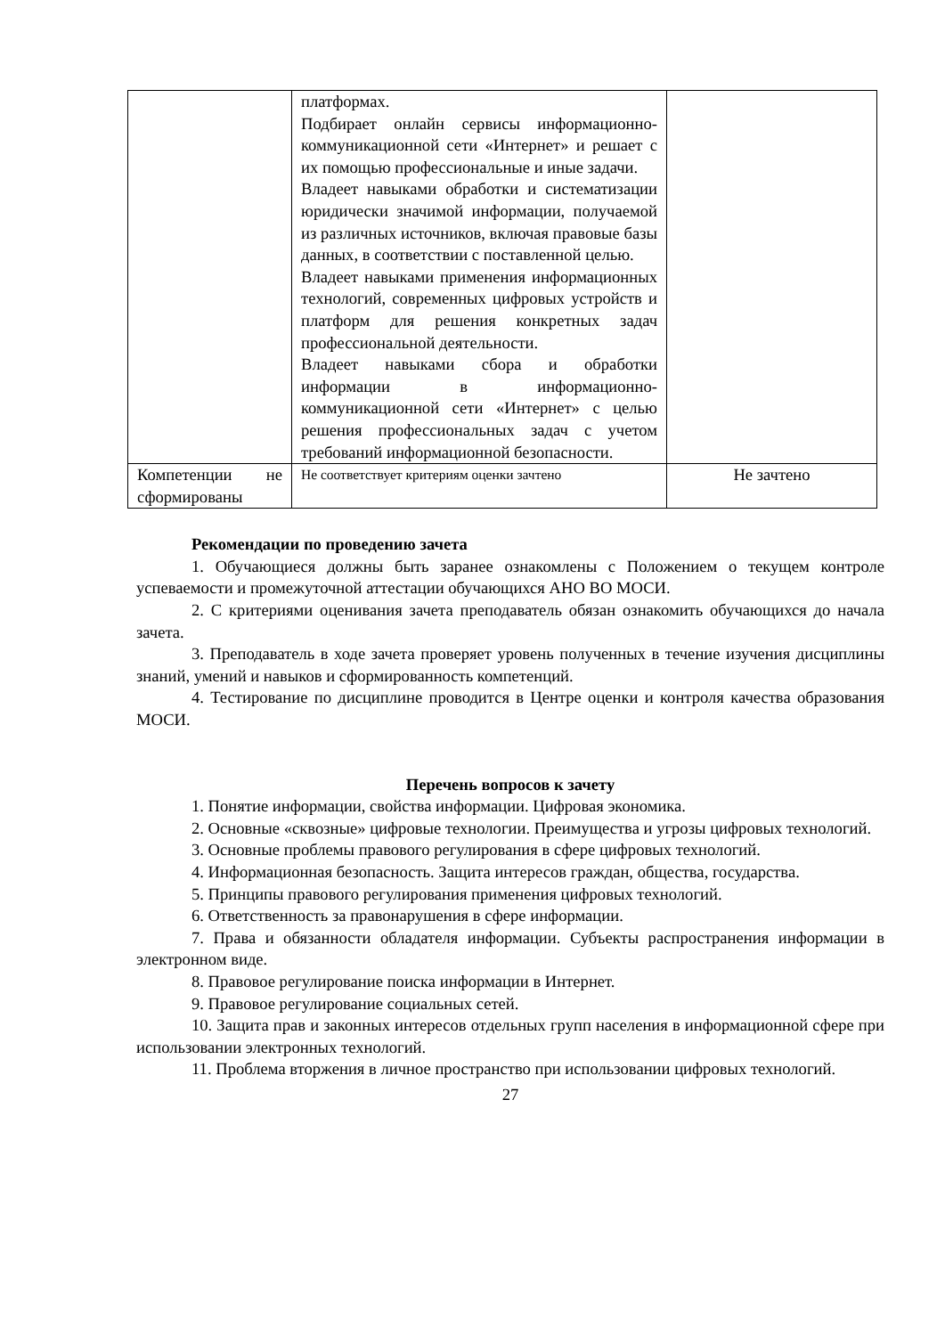| | платформах. Подбирает онлайн сервисы информационно-коммуникационной сети «Интернет» и решает с их помощью профессиональные и иные задачи. Владеет навыками обработки и систематизации юридически значимой информации, получаемой из различных источников, включая правовые базы данных, в соответствии с поставленной целью. Владеет навыками применения информационных технологий, современных цифровых устройств и платформ для решения конкретных задач профессиональной деятельности. Владеет навыками сбора и обработки информации в информационно-коммуникационной сети «Интернет» с целью решения профессиональных задач с учетом требований информационной безопасности. | |
| Компетенции не сформированы | Не соответствует критериям оценки зачтено | Не зачтено |
Рекомендации по проведению зачета
1. Обучающиеся должны быть заранее ознакомлены с Положением о текущем контроле успеваемости и промежуточной аттестации обучающихся АНО ВО МОСИ.
2. С критериями оценивания зачета преподаватель обязан ознакомить обучающихся до начала зачета.
3. Преподаватель в ходе зачета проверяет уровень полученных в течение изучения дисциплины знаний, умений и навыков и сформированность компетенций.
4. Тестирование по дисциплине проводится в Центре оценки и контроля качества образования МОСИ.
Перечень вопросов к зачету
1. Понятие информации, свойства информации. Цифровая экономика.
2. Основные «сквозные» цифровые технологии. Преимущества и угрозы цифровых технологий.
3. Основные проблемы правового регулирования в сфере цифровых технологий.
4. Информационная безопасность. Защита интересов граждан, общества, государства.
5. Принципы правового регулирования применения цифровых технологий.
6. Ответственность за правонарушения в сфере информации.
7. Права и обязанности обладателя информации. Субъекты распространения информации в электронном виде.
8. Правовое регулирование поиска информации в Интернет.
9. Правовое регулирование социальных сетей.
10. Защита прав и законных интересов отдельных групп населения в информационной сфере при использовании электронных технологий.
11. Проблема вторжения в личное пространство при использовании цифровых технологий.
27